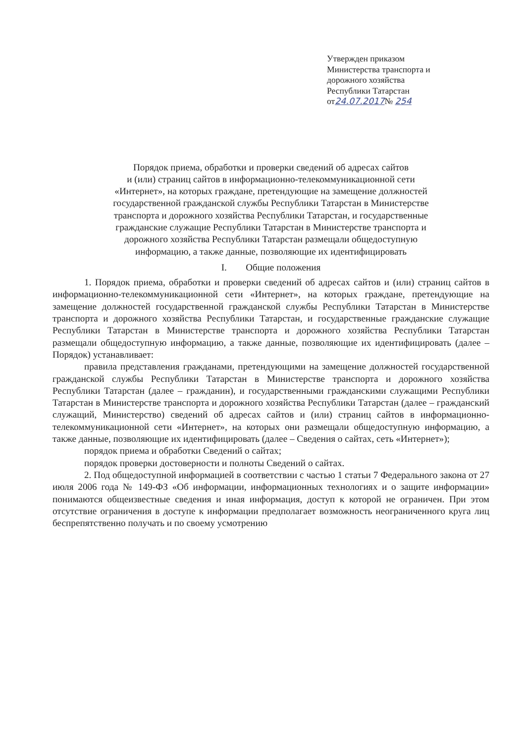Утвержден приказом
Министерства транспорта и
дорожного хозяйства
Республики Татарстан
от24.07.2017№ 254
Порядок приема, обработки и проверки сведений об адресах сайтов
и (или) страниц сайтов в информационно-телекоммуникационной сети
«Интернет», на которых граждане, претендующие на замещение должностей
государственной гражданской службы Республики Татарстан в Министерстве
транспорта и дорожного хозяйства Республики Татарстан, и государственные
гражданские служащие Республики Татарстан в Министерстве транспорта и
дорожного хозяйства Республики Татарстан размещали общедоступную
информацию, а также данные, позволяющие их идентифицировать
I. Общие положения
1. Порядок приема, обработки и проверки сведений об адресах сайтов и (или) страниц сайтов в информационно-телекоммуникационной сети «Интернет», на которых граждане, претендующие на замещение должностей государственной гражданской службы Республики Татарстан в Министерстве транспорта и дорожного хозяйства Республики Татарстан, и государственные гражданские служащие Республики Татарстан в Министерстве транспорта и дорожного хозяйства Республики Татарстан размещали общедоступную информацию, а также данные, позволяющие их идентифицировать (далее – Порядок) устанавливает:
правила представления гражданами, претендующими на замещение должностей государственной гражданской службы Республики Татарстан в Министерстве транспорта и дорожного хозяйства Республики Татарстан (далее – гражданин), и государственными гражданскими служащими Республики Татарстан в Министерстве транспорта и дорожного хозяйства Республики Татарстан (далее – гражданский служащий, Министерство) сведений об адресах сайтов и (или) страниц сайтов в информационно-телекоммуникационной сети «Интернет», на которых они размещали общедоступную информацию, а также данные, позволяющие их идентифицировать (далее – Сведения о сайтах, сеть «Интернет»);
порядок приема и обработки Сведений о сайтах;
порядок проверки достоверности и полноты Сведений о сайтах.
2. Под общедоступной информацией в соответствии с частью 1 статьи 7 Федерального закона от 27 июля 2006 года № 149-ФЗ «Об информации, информационных технологиях и о защите информации» понимаются общеизвестные сведения и иная информация, доступ к которой не ограничен. При этом отсутствие ограничения в доступе к информации предполагает возможность неограниченного круга лиц беспрепятственно получать и по своему усмотрению